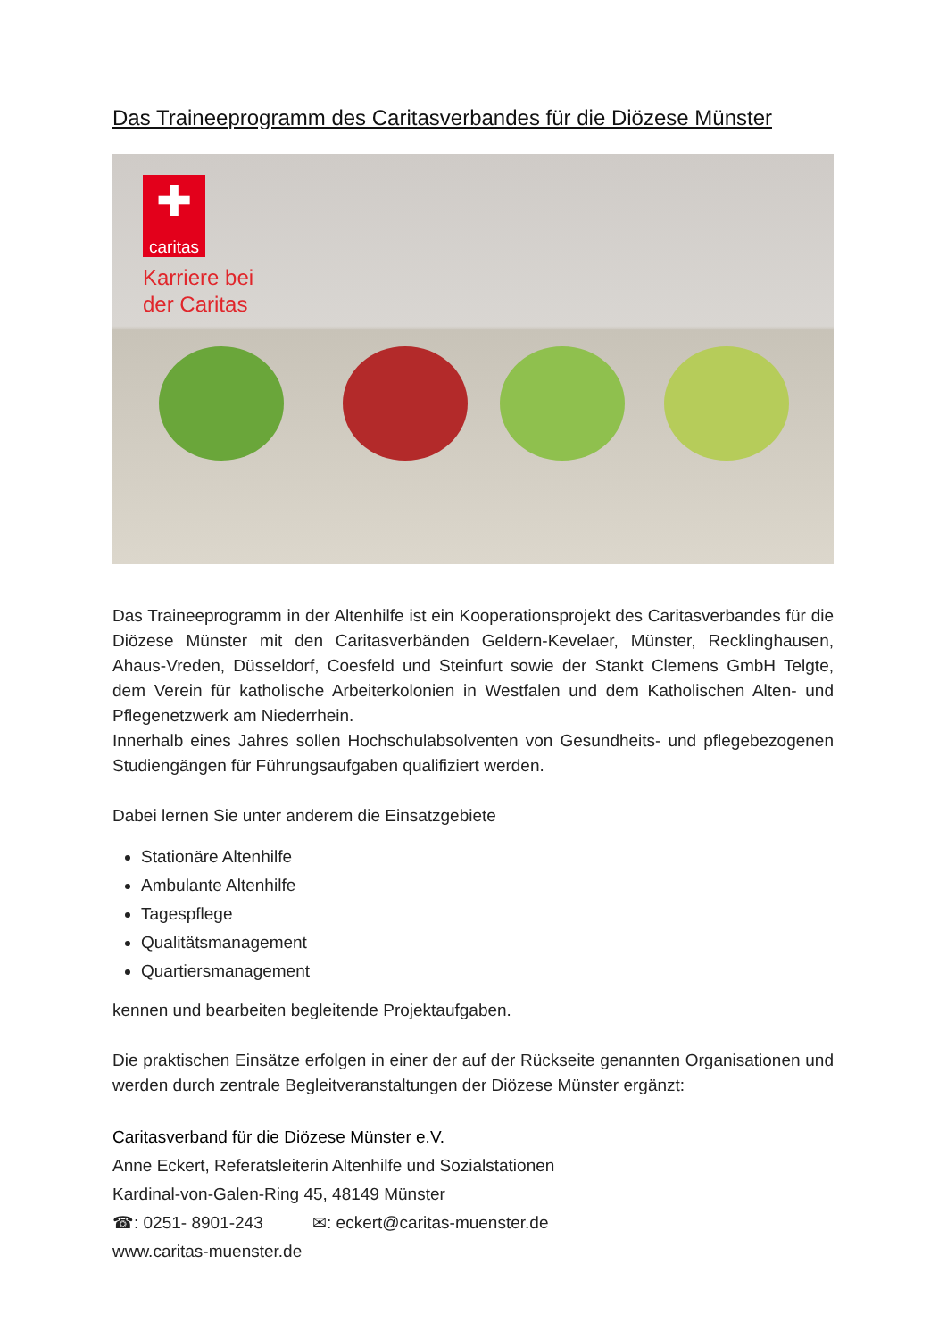Das Traineeprogramm des Caritasverbandes für die Diözese Münster
✚
caritas
Karriere bei
der Caritas
Das Traineeprogramm in der Altenhilfe ist ein Kooperationsprojekt des Caritasverban­des für die Diözese Münster mit den Caritasverbänden Geldern-Kevelaer, Münster, Recklinghausen, Ahaus-Vreden, Düsseldorf, Coesfeld und Steinfurt sowie der Stankt Clemens GmbH Telgte, dem Verein für katholische Arbeiterkolonien in Westfalen und dem Katholischen Alten- und Pflegenetzwerk am Niederrhein.
Innerhalb eines Jahres sollen Hochschulabsolventen von Gesundheits- und pflegebezo­genen Studiengängen für Führungsaufgaben qualifiziert werden.
Dabei lernen Sie unter anderem die Einsatzgebiete
Stationäre Altenhilfe
Ambulante Altenhilfe
Tagespflege
Qualitätsmanagement
Quartiersmanagement
kennen und bearbeiten begleitende Projektaufgaben.
Die praktischen Einsätze erfolgen in einer der auf der Rückseite genannten Organisatio­nen und werden durch zentrale Begleitveranstaltungen der Diözese Münster ergänzt:
Caritasverband für die Diözese Münster e.V.
Anne Eckert, Referatsleiterin Altenhilfe und Sozialstationen
Kardinal-von-Galen-Ring 45, 48149 Münster
☎: 0251- 8901-243 ✉: eckert@caritas-muenster.de
www.caritas-muenster.de